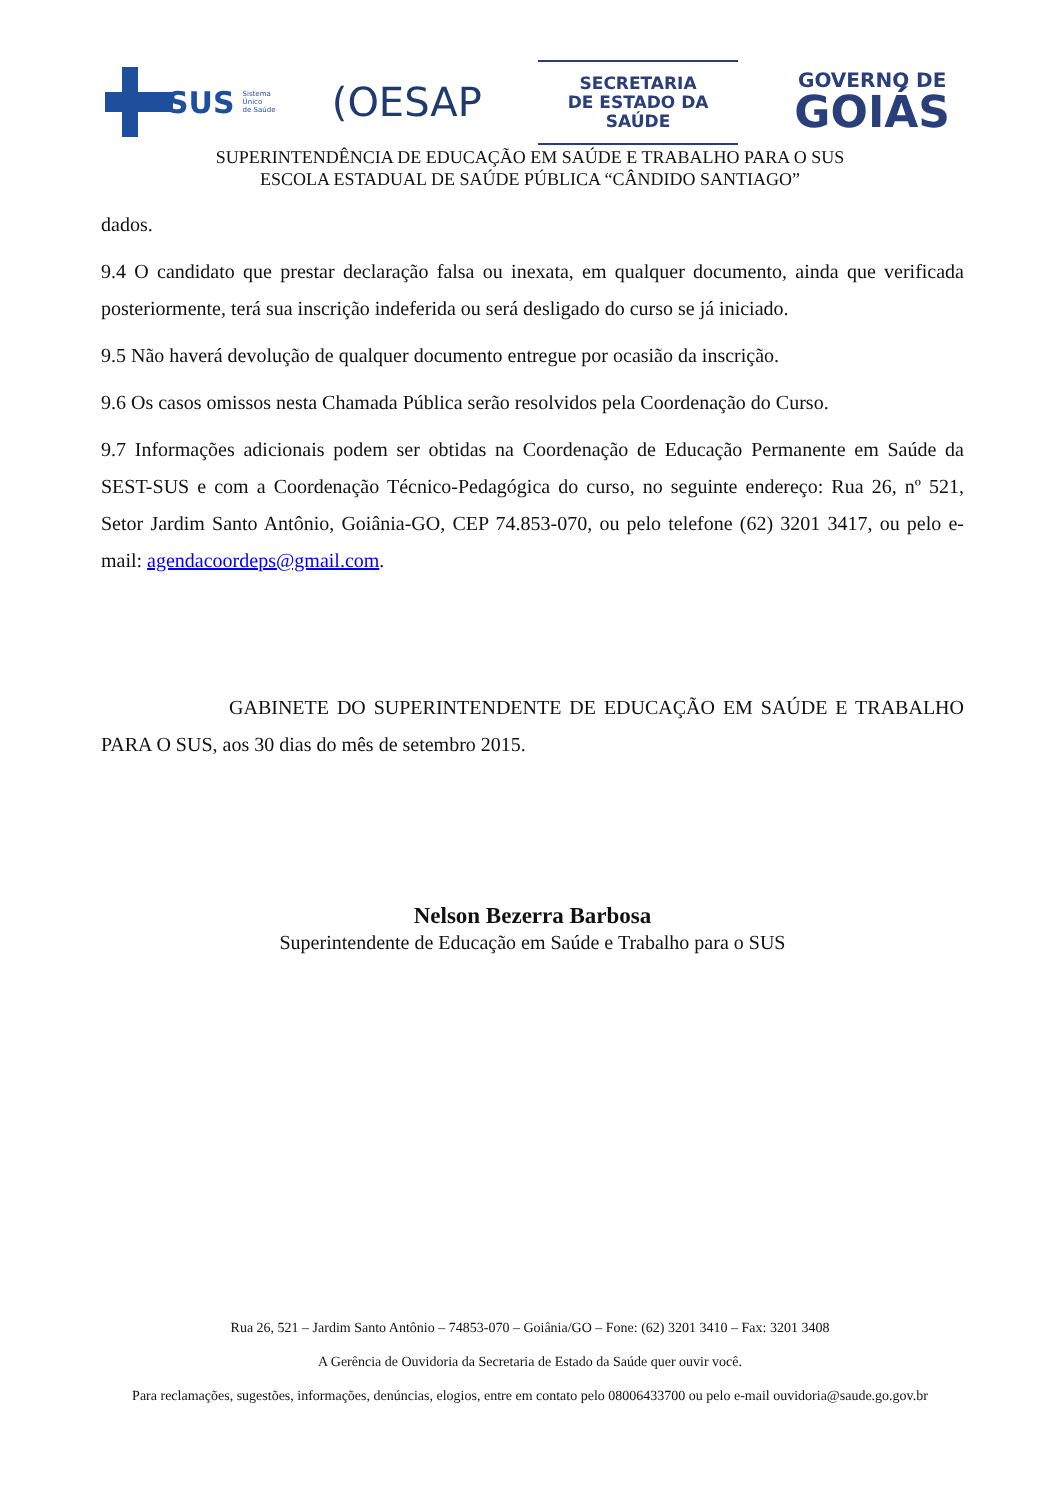SUS
Sistema
Único
de Saúde
(OESAP
SECRETARIA
DE ESTADO DA SAÚDE
GOVERNO DE
GOIÁS
SUPERINTENDÊNCIA DE EDUCAÇÃO EM SAÚDE E TRABALHO PARA O SUS
ESCOLA ESTADUAL DE SAÚDE PÚBLICA “CÂNDIDO SANTIAGO”
dados.
9.4 O candidato que prestar declaração falsa ou inexata, em qualquer documento, ainda que verificada posteriormente, terá sua inscrição indeferida ou será desligado do curso se já iniciado.
9.5 Não haverá devolução de qualquer documento entregue por ocasião da inscrição.
9.6 Os casos omissos nesta Chamada Pública serão resolvidos pela Coordenação do Curso.
9.7 Informações adicionais podem ser obtidas na Coordenação de Educação Permanente em Saúde da SEST-SUS e com a Coordenação Técnico-Pedagógica do curso, no seguinte endereço: Rua 26, nº 521, Setor Jardim Santo Antônio, Goiânia-GO, CEP 74.853-070, ou pelo telefone (62) 3201 3417, ou pelo e-mail: agendacoordeps@gmail.com.
GABINETE DO SUPERINTENDENTE DE EDUCAÇÃO EM SAÚDE E TRABALHO PARA O SUS, aos 30 dias do mês de setembro 2015.
Nelson Bezerra Barbosa
Superintendente de Educação em Saúde e Trabalho para o SUS
Rua 26, 521 – Jardim Santo Antônio – 74853-070 – Goiânia/GO – Fone: (62) 3201 3410 – Fax: 3201 3408
A Gerência de Ouvidoria da Secretaria de Estado da Saúde quer ouvir você.
Para reclamações, sugestões, informações, denúncias, elogios, entre em contato pelo 08006433700 ou pelo e-mail ouvidoria@saude.go.gov.br